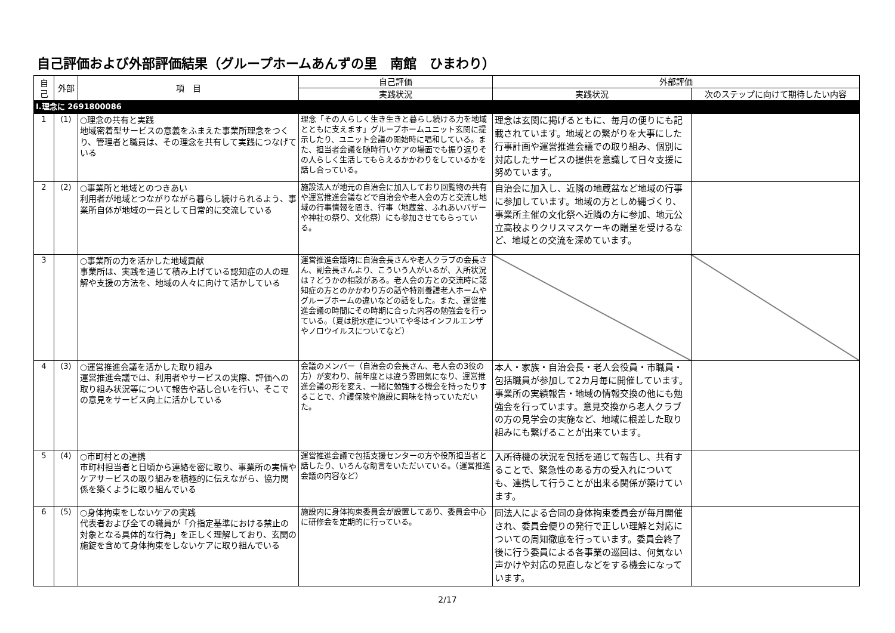自己評価および外部評価結果（グループホームあんずの里　南館　ひまわり）
| 自己 | 外部 | 項 目 | 自己評価 | 外部評価 | |
| --- | --- | --- | --- | --- | --- |
| | | | 実践状況 | 実践状況 | 次のステップに向けて期待したい内容 |
| Ⅰ.理念に 2691800086 | | | | | |
| 1 | (1) | ○理念の共有と実践 地域密着型サービスの意義をふまえた事業所理念をつくり、管理者と職員は、その理念を共有して実践につなげている | 理念「その人らしく生き生きと暮らし続ける力を地域とともに支えます」グループホームユニット玄関に提示したり、ユニット会議の開始時に唱和している。また、担当者会議を随時行いケアの場面でも振り返りその人らしく生活してもらえるかかわりをしているかを話し合っている。 | 理念は玄関に掲げるともに、毎月の便りにも記載されています。地域との繋がりを大事にした行事計画や運営推進会議での取り組み、個別に対応したサービスの提供を意識して日々支援に努めています。 | |
| 2 | (2) | ○事業所と地域とのつきあい 利用者が地域とつながりながら暮らし続けられるよう、事業所自体が地域の一員として日常的に交流している | 施設法人が地元の自治会に加入しており回覧物の共有や運営推進会議などで自治会や老人会の方と交流し地域の行事情報を聞き、行事（地蔵盆、ふれあいバザーや神社の祭り、文化祭）にも参加させてもらっている。 | 自治会に加入し、近隣の地蔵盆など地域の行事に参加しています。地域の方としめ縄づくり、事業所主催の文化祭へ近隣の方に参加、地元公立高校よりクリスマスケーキの贈呈を受けるなど、地域との交流を深めています。 | |
| 3 | | ○事業所の力を活かした地域貢献 事業所は、実践を通じて積み上げている認知症の人の理解や支援の方法を、地域の人々に向けて活かしている | 運営推進会議時に自治会長さんや老人クラブの会長さん、副会長さんより、こういう人がいるが、入所状況は？どうかの相談がある。老人会の方との交流時に認知症の方とのかかわり方の話や特別養護老人ホームやグループホームの違いなどの話をした。また、運営推進会議の時間にその時期に合った内容の勉強会を行っている。（夏は脱水症についてや冬はインフルエンザやノロウイルスについてなど） | | |
| 4 | (3) | ○運営推進会議を活かした取り組み 運営推進会議では、利用者やサービスの実際、評価への取り組み状況等について報告や話し合いを行い、そこでの意見をサービス向上に活かしている | 会議のメンバー（自治会の会長さん、老人会の3役の方）が変わり、前年度とは違う雰囲気になり、運営推進会議の形を変え、一緒に勉強する機会を持ったりすることで、介護保険や施設に興味を持っていただいた。 | 本人・家族・自治会長・老人会役員・市職員・包括職員が参加して2カ月毎に開催しています。事業所の実績報告・地域の情報交換の他にも勉強会を行っています。意見交換から老人クラブの方の見学会の実施など、地域に根差した取り組みにも繋げることが出来ています。 | |
| 5 | (4) | ○市町村との連携 市町村担当者と日頃から連絡を密に取り、事業所の実情やケアサービスの取り組みを積極的に伝えながら、協力関係を築くように取り組んでいる | 運営推進会議で包括支援センターの方や役所担当者と話したり、いろんな助言をいただいている。（運営推進会議の内容など） | 入所待機の状況を包括を通じて報告し、共有することで、緊急性のある方の受入れについても、連携して行うことが出来る関係が築けています。 | |
| 6 | (5) | ○身体拘束をしないケアの実践 代表者および全ての職員が「介指定基準における禁止の対象となる具体的な行為」を正しく理解しており、玄関の施錠を含めて身体拘束をしないケアに取り組んでいる | 施設内に身体拘束委員会が設置してあり、委員会中心に研修会を定期的に行っている。 | 同法人による合同の身体拘束委員会が毎月開催され、委員会便りの発行で正しい理解と対応についての周知徹底を行っています。委員会終了後に行う委員による各事業の巡回は、何気ない声かけや対応の見直しなどをする機会になっています。 | |
2/17